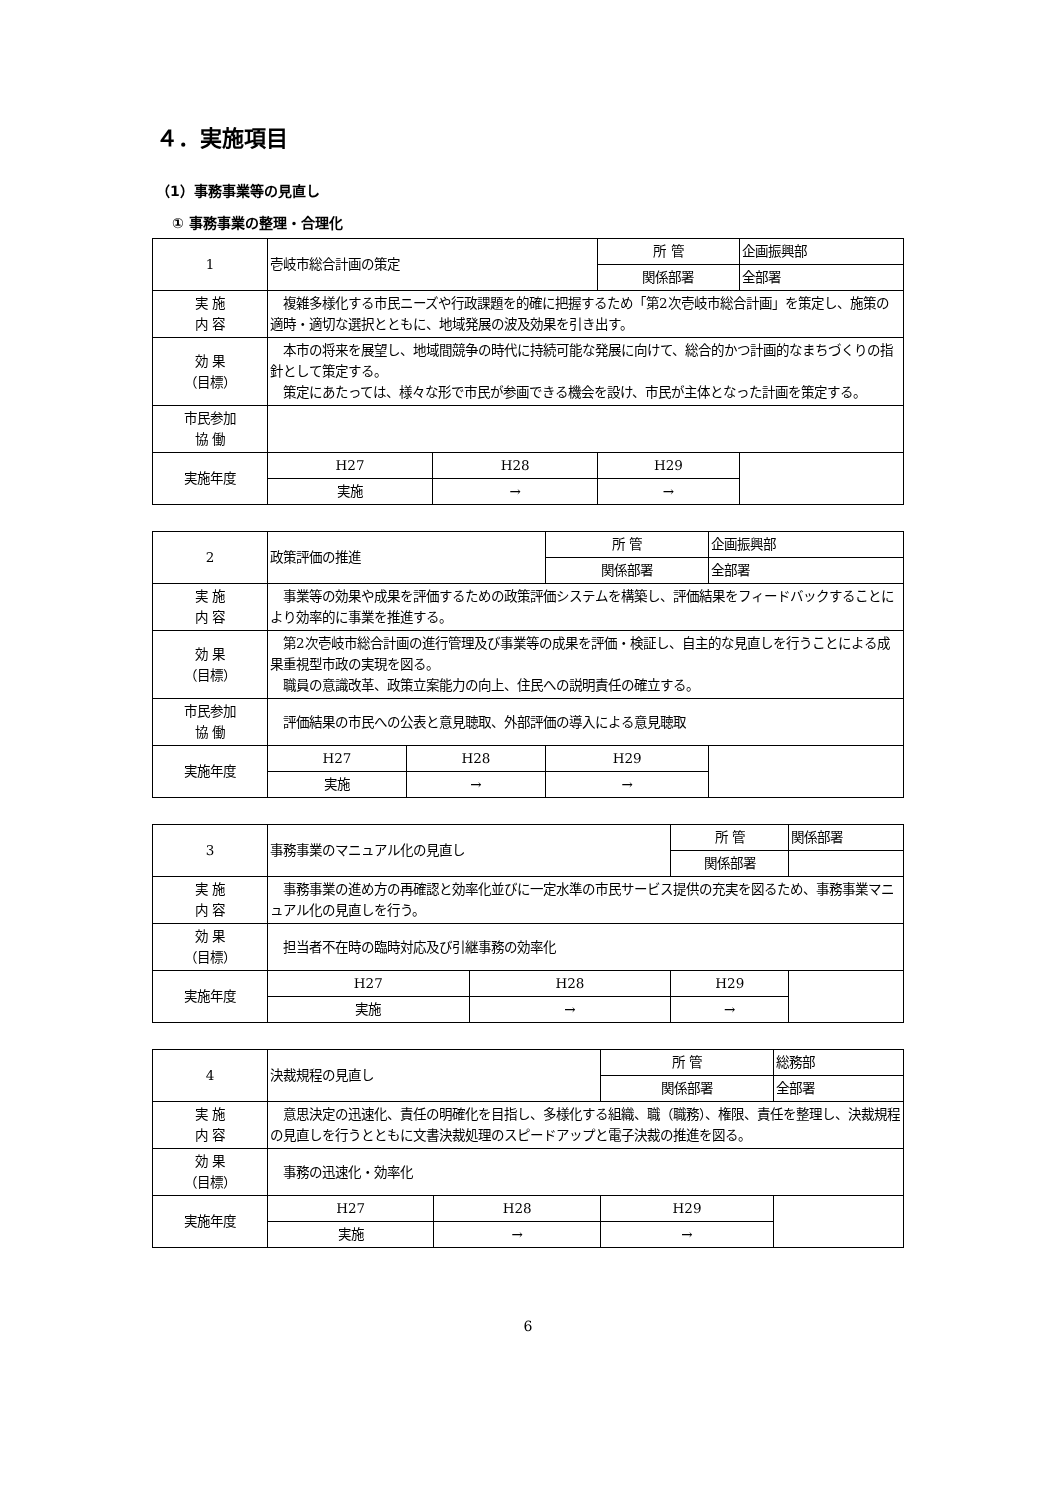４．実施項目
（1）事務事業等の見直し
① 事務事業の整理・合理化
| 1 | 壱岐市総合計画の策定 | | 所 管 | 企画振興部 |
| | | | 関係部署 | 全部署 |
| 実 施 内 容 | 複雑多様化する市民ニーズや行政課題を的確に把握するため「第2次壱岐市総合計画」を策定し、施策の適時・適切な選択とともに、地域発展の波及効果を引き出す。 | | | |
| 効 果 （目標） | 本市の将来を展望し、地域間競争の時代に持続可能な発展に向けて、総合的かつ計画的なまちづくりの指針として策定する。 策定にあたっては、様々な形で市民が参画できる機会を設け、市民が主体となった計画を策定する。 | | | |
| 市民参加 協 働 | | | | |
| 実施年度 | H27 | H28 | H29 | |
| | 実施 | → | → | |
| 2 | 政策評価の推進 | | 所 管 | 企画振興部 |
| | | | 関係部署 | 全部署 |
| 実 施 内 容 | 事業等の効果や成果を評価するための政策評価システムを構築し、評価結果をフィードバックすることにより効率的に事業を推進する。 | | | |
| 効 果 （目標） | 第2次壱岐市総合計画の進行管理及び事業等の成果を評価・検証し、自主的な見直しを行うことによる成果重視型市政の実現を図る。 職員の意識改革、政策立案能力の向上、住民への説明責任の確立する。 | | | |
| 市民参加 協 働 | 評価結果の市民への公表と意見聴取、外部評価の導入による意見聴取 | | | |
| 実施年度 | H27 | H28 | H29 | |
| | 実施 | → | → | |
| 3 | 事務事業のマニュアル化の見直し | | 所 管 | 関係部署 |
| | | | 関係部署 | |
| 実 施 内 容 | 事務事業の進め方の再確認と効率化並びに一定水準の市民サービス提供の充実を図るため、事務事業マニュアル化の見直しを行う。 | | | |
| 効 果 （目標） | 担当者不在時の臨時対応及び引継事務の効率化 | | | |
| 実施年度 | H27 | H28 | H29 | |
| | 実施 | → | → | |
| 4 | 決裁規程の見直し | | 所 管 | 総務部 |
| | | | 関係部署 | 全部署 |
| 実 施 内 容 | 意思決定の迅速化、責任の明確化を目指し、多様化する組織、職（職務）、権限、責任を整理し、決裁規程の見直しを行うとともに文書決裁処理のスピードアップと電子決裁の推進を図る。 | | | |
| 効 果 （目標） | 事務の迅速化・効率化 | | | |
| 実施年度 | H27 | H28 | H29 | |
| | 実施 | → | → | |
6